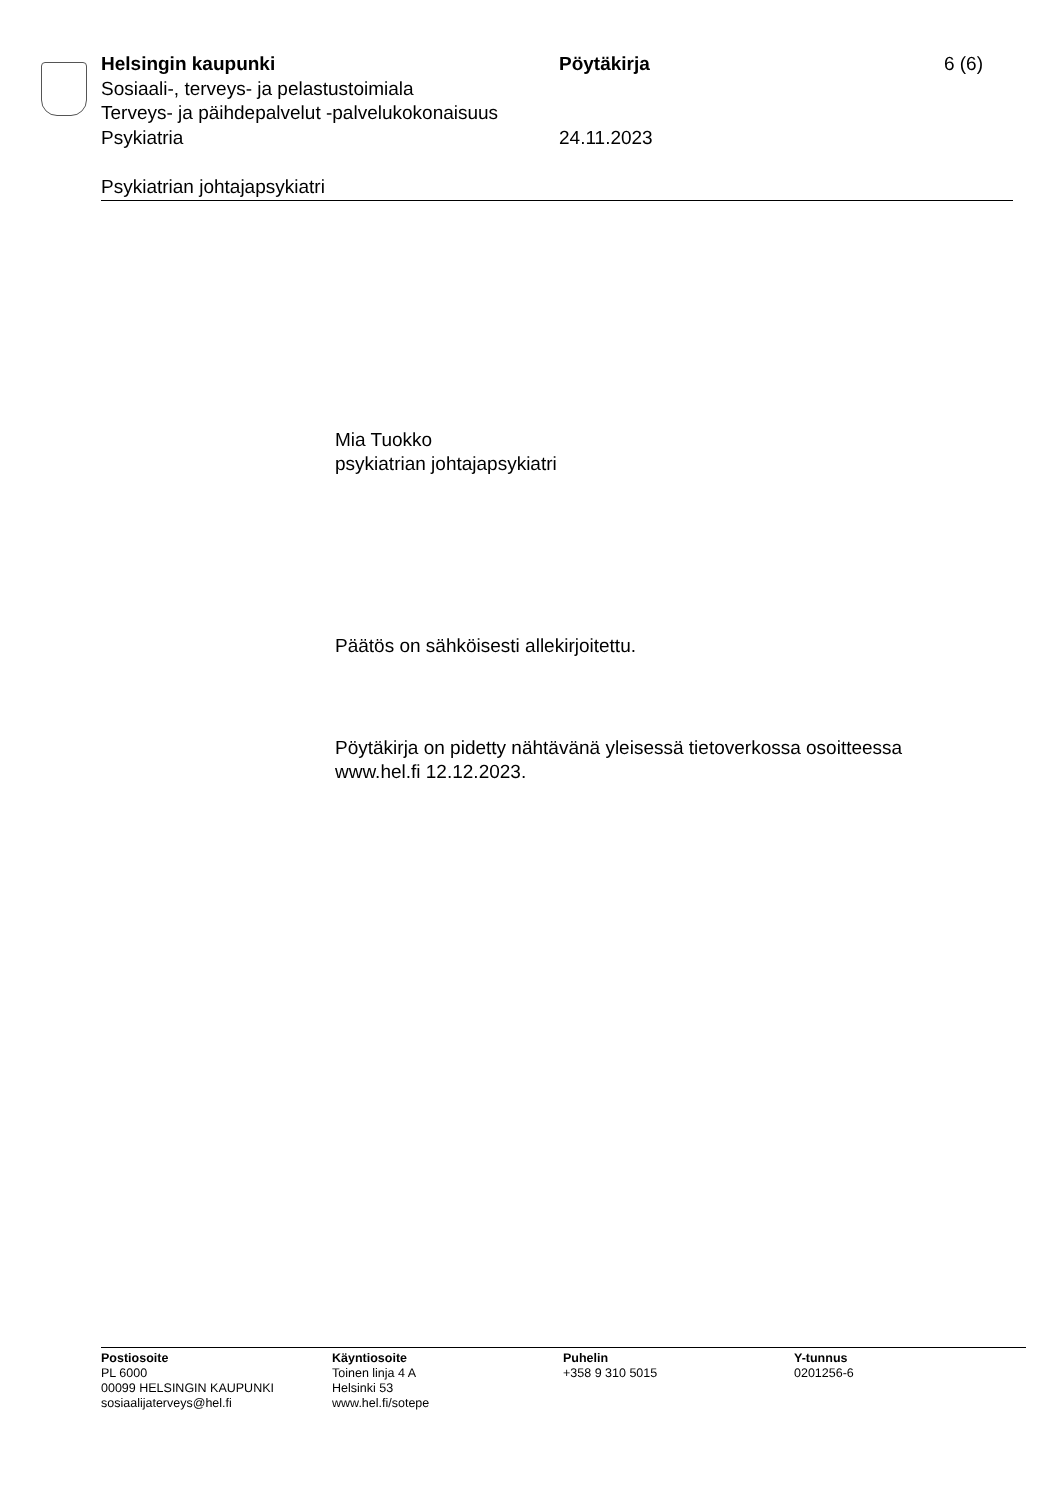Helsingin kaupunki Pöytäkirja 6 (6)
Sosiaali-, terveys- ja pelastustoimiala
Terveys- ja päihdepalvelut -palvelukokonaisuus
Psykiatria 24.11.2023
Psykiatrian johtajapsykiatri
Mia Tuokko
psykiatrian johtajapsykiatri
Päätös on sähköisesti allekirjoitettu.
Pöytäkirja on pidetty nähtävänä yleisessä tietoverkossa osoitteessa
www.hel.fi 12.12.2023.
Postiosoite
PL 6000
00099 HELSINGIN KAUPUNKI
sosiaalijaterveys@hel.fi
Käyntiosoite
Toinen linja 4 A
Helsinki 53
www.hel.fi/sotepe
Puhelin
+358 9 310 5015
Y-tunnus
0201256-6